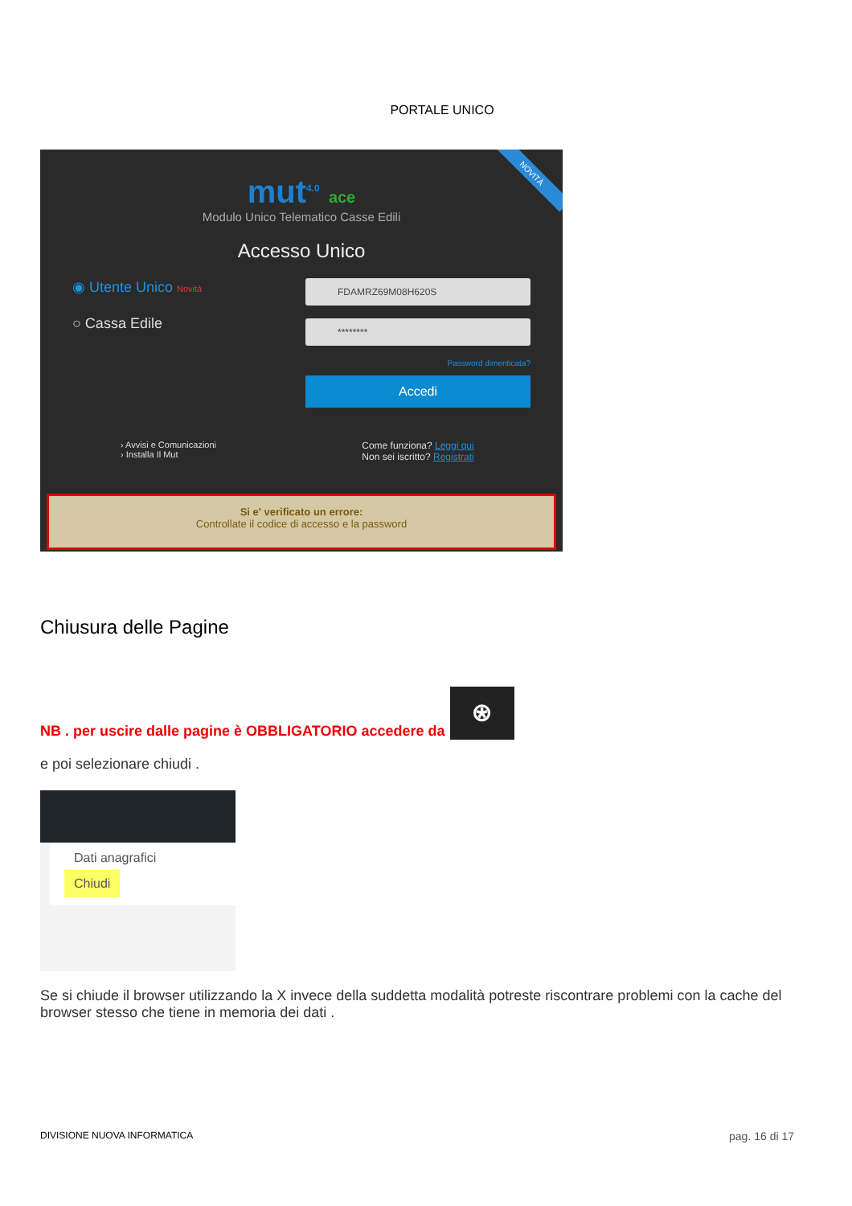PORTALE UNICO
mut<sup>4.0</sup> ace
Modulo Unico Telematico Casse Edili
Accesso Unico
◉ Utente Unico Novità
○ Cassa Edile
FDAMRZ69M08H620S
********
Password dimenticata?
Accedi
› Avvisi e Comunicazioni
› Installa Il Mut
Come funziona? Leggi qui
Non sei iscritto? Registrati
NOVITÀ
Si e' verificato un errore:
Controllate il codice di accesso e la password
Chiusura delle Pagine
NB . per uscire dalle pagine è OBBLIGATORIO accedere da
⍟
e poi selezionare chiudi .
Dati anagrafici
Chiudi
Se si chiude il browser utilizzando la X invece della suddetta modalità potreste riscontrare problemi con la cache del browser stesso che tiene in memoria dei dati .
DIVISIONE NUOVA INFORMATICA pag. 16 di 17